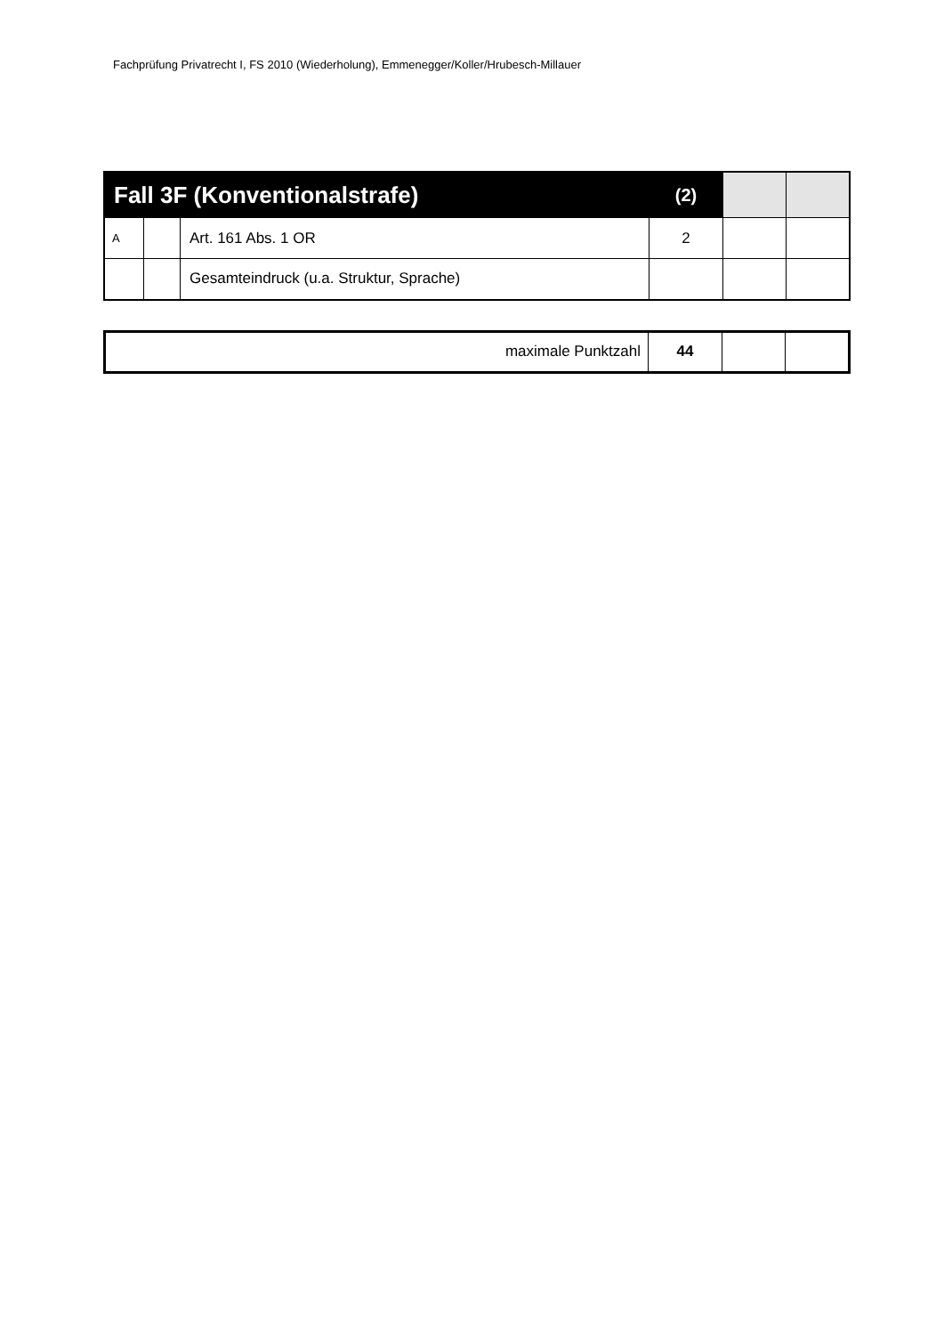Fachprüfung Privatrecht I, FS 2010 (Wiederholung), Emmenegger/Koller/Hrubesch-Millauer
| Fall 3F (Konventionalstrafe) | | | (2) | | |
| A | | Art. 161 Abs. 1 OR | 2 | | |
| | | Gesamteindruck (u.a. Struktur, Sprache) | | | |
| maximale Punktzahl | 44 | | |